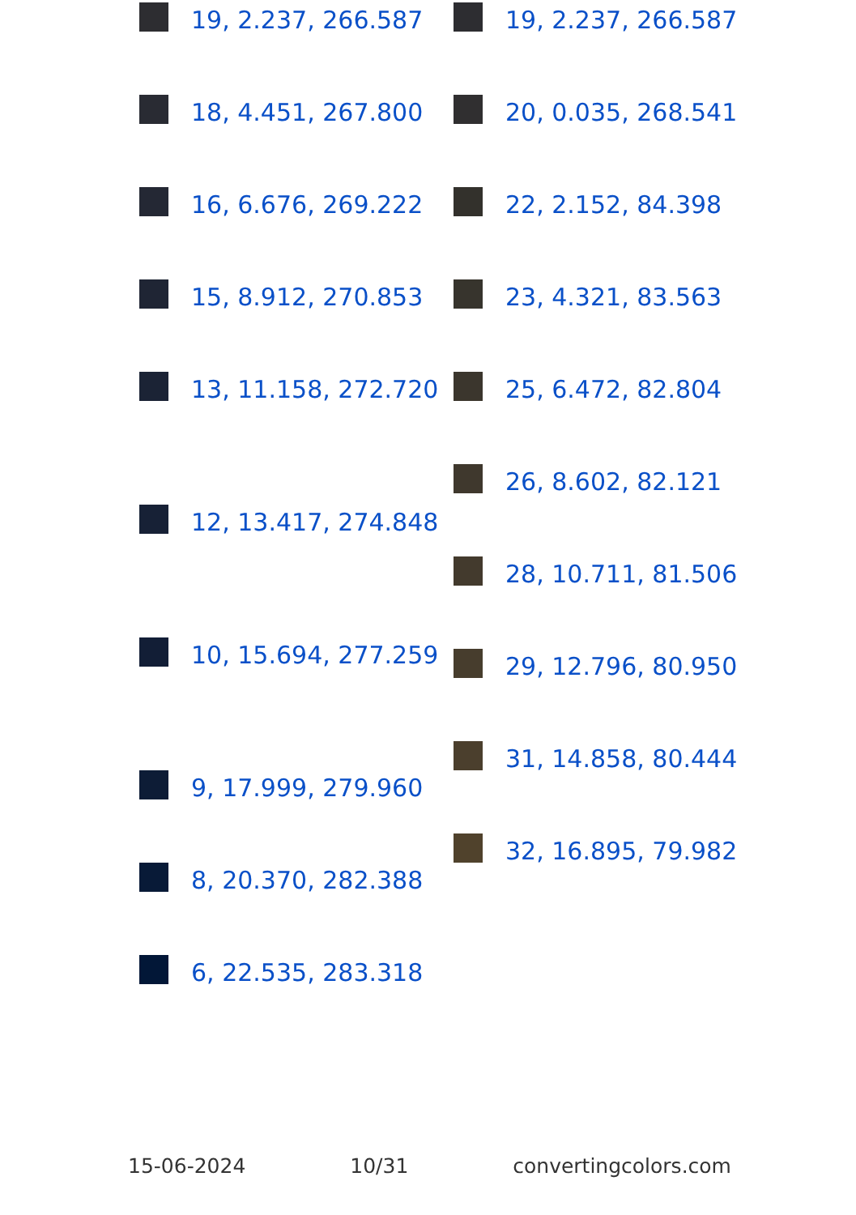19, 2.237, 266.587
18, 4.451, 267.800
16, 6.676, 269.222
15, 8.912, 270.853
13, 11.158, 272.720
12, 13.417, 274.848
10, 15.694, 277.259
9, 17.999, 279.960
8, 20.370, 282.388
6, 22.535, 283.318
19, 2.237, 266.587
20, 0.035, 268.541
22, 2.152, 84.398
23, 4.321, 83.563
25, 6.472, 82.804
26, 8.602, 82.121
28, 10.711, 81.506
29, 12.796, 80.950
31, 14.858, 80.444
32, 16.895, 79.982
15-06-2024 10/31 convertingcolors.com